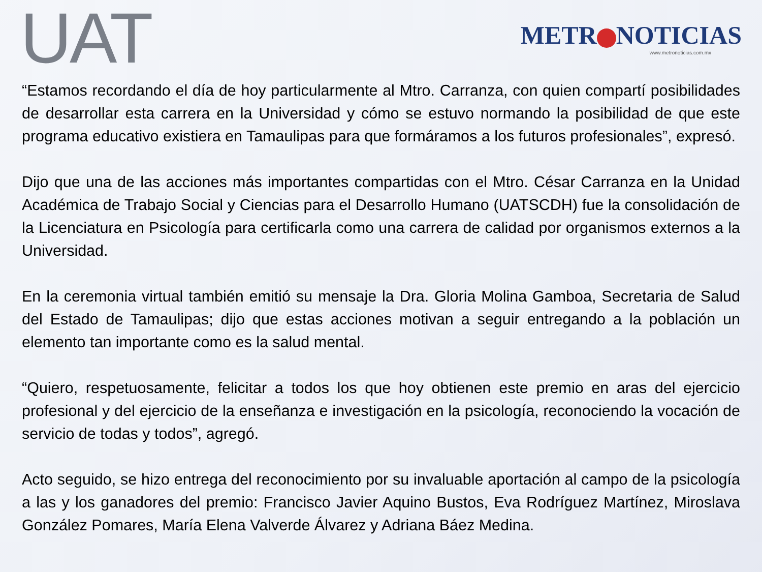UAT
METR NOTICIAS
www.metronoticias.com.mx
“Estamos recordando el día de hoy particularmente al Mtro. Carranza, con quien compartí posibilidades de desarrollar esta carrera en la Universidad y cómo se estuvo normando la posibilidad de que este programa educativo existiera en Tamaulipas para que formáramos a los futuros profesionales”, expresó.
Dijo que una de las acciones más importantes compartidas con el Mtro. César Carranza en la Unidad Académica de Trabajo Social y Ciencias para el Desarrollo Humano (UATSCDH) fue la consolidación de la Licenciatura en Psicología para certificarla como una carrera de calidad por organismos externos a la Universidad.
En la ceremonia virtual también emitió su mensaje la Dra. Gloria Molina Gamboa, Secretaria de Salud del Estado de Tamaulipas; dijo que estas acciones motivan a seguir entregando a la población un elemento tan importante como es la salud mental.
“Quiero, respetuosamente, felicitar a todos los que hoy obtienen este premio en aras del ejercicio profesional y del ejercicio de la enseñanza e investigación en la psicología, reconociendo la vocación de servicio de todas y todos”, agregó.
Acto seguido, se hizo entrega del reconocimiento por su invaluable aportación al campo de la psicología a las y los ganadores del premio: Francisco Javier Aquino Bustos, Eva Rodríguez Martínez, Miroslava González Pomares, María Elena Valverde Álvarez y Adriana Báez Medina.